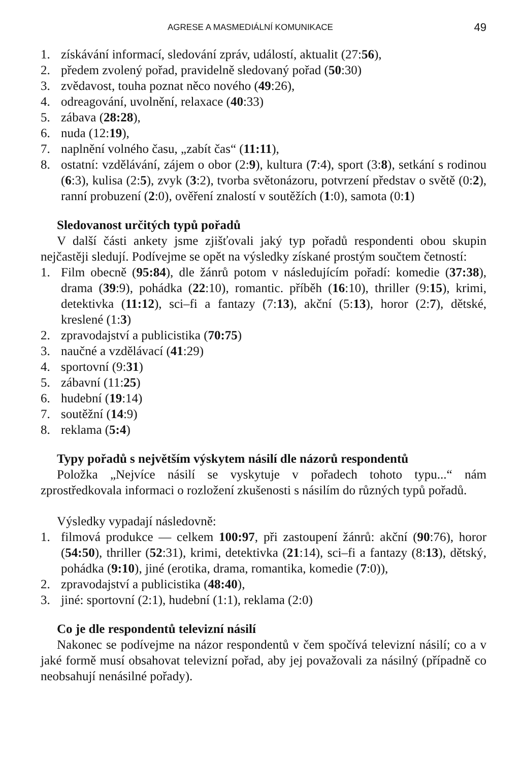AGRESE A MASMEDIÁLNÍ KOMUNIKACE 49
1. získávání informací, sledování zpráv, událostí, aktualit (27:56),
2. předem zvolený pořad, pravidelně sledovaný pořad (50:30)
3. zvědavost, touha poznat něco nového (49:26),
4. odreagování, uvolnění, relaxace (40:33)
5. zábava (28:28),
6. nuda (12:19),
7. naplnění volného času, „zabít čas“ (11:11),
8. ostatní: vzdělávání, zájem o obor (2:9), kultura (7:4), sport (3:8), setkání s rodinou (6:3), kulisa (2:5), zvyk (3:2), tvorba světonázoru, potvrzení představ o světě (0:2), ranní probuzení (2:0), ověření znalostí v soutěžích (1:0), samota (0:1)
Sledovanost určitých typů pořadů
V další části ankety jsme zjišťovali jaký typ pořadů respondenti obou skupin nejčastěji sledují. Podívejme se opět na výsledky získané prostým součtem četností:
1. Film obecně (95:84), dle žánrů potom v následujícím pořadí: komedie (37:38), drama (39:9), pohádka (22:10), romantic. příběh (16:10), thriller (9:15), krimi, detektivka (11:12), sci–fi a fantazy (7:13), akční (5:13), horor (2:7), dětské, kreslené (1:3)
2. zpravodajství a publicistika (70:75)
3. naučné a vzdělávací (41:29)
4. sportovní (9:31)
5. zábavní (11:25)
6. hudební (19:14)
7. soutěžní (14:9)
8. reklama (5:4)
Typy pořadů s největším výskytem násilí dle názorů respondentů
Položka „Nejvíce násilí se vyskytuje v pořadech tohoto typu...“ nám zprostředkovala informaci o rozložení zkušenosti s násilím do různých typů pořadů.
Výsledky vypadají následovně:
1. filmová produkce — celkem 100:97, při zastoupení žánrů: akční (90:76), horor (54:50), thriller (52:31), krimi, detektivka (21:14), sci–fi a fantazy (8:13), dětský, pohádka (9:10), jiné (erotika, drama, romantika, komedie (7:0)),
2. zpravodajství a publicistika (48:40),
3. jiné: sportovní (2:1), hudební (1:1), reklama (2:0)
Co je dle respondentů televizní násilí
Nakonec se podívejme na názor respondentů v čem spočívá televizní násilí; co a v jaké formě musí obsahovat televizní pořad, aby jej považovali za násilný (případně co neobsahují nenásilné pořady).